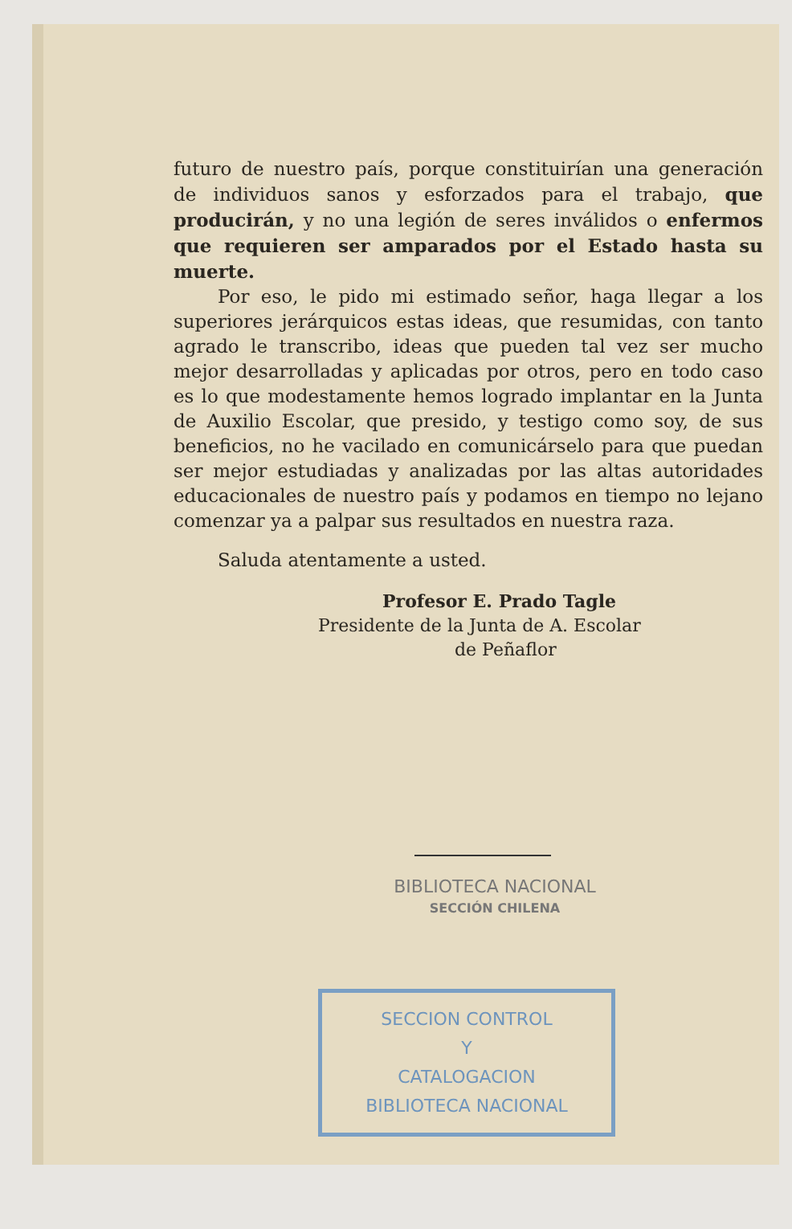futuro de nuestro país, porque constituirían una generación de individuos sanos y esforzados para el trabajo, que producirán, y no una legión de seres inválidos o enfermos que requieren ser amparados por el Estado hasta su muerte.
Por eso, le pido mi estimado señor, haga llegar a los superiores jerárquicos estas ideas, que resumidas, con tanto agrado le transcribo, ideas que pueden tal vez ser mucho mejor desarrolladas y aplicadas por otros, pero en todo caso es lo que modestamente hemos logrado implantar en la Junta de Auxilio Escolar, que presido, y testigo como soy, de sus beneficios, no he vacilado en comunicárselo para que puedan ser mejor estudiadas y analizadas por las altas autoridades educacionales de nuestro país y podamos en tiempo no lejano comenzar ya a palpar sus resultados en nuestra raza.
Saluda atentamente a usted.
Profesor E. Prado Tagle
Presidente de la Junta de A. Escolar
de Peñaflor
BIBLIOTECA NACIONAL
SECCIÓN CHILENA
SECCION CONTROL
Y
CATALOGACION
BIBLIOTECA NACIONAL